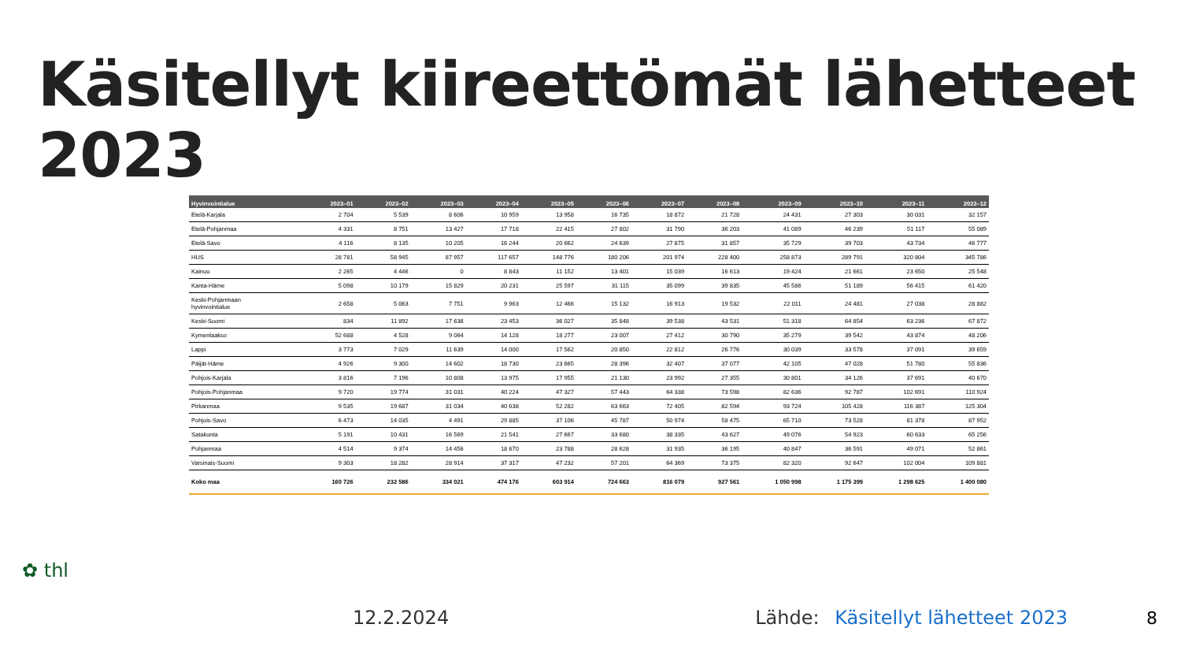Käsitellyt kiireettömät lähetteet 2023
| Hyvinvointialue | 2023–01 | 2023–02 | 2023–03 | 2023–04 | 2023–05 | 2023–06 | 2023–07 | 2023–08 | 2023–09 | 2023–10 | 2023–11 | 2023–12 |
| --- | --- | --- | --- | --- | --- | --- | --- | --- | --- | --- | --- | --- |
| Etelä-Karjala | 2 704 | 5 539 | 8 606 | 10 959 | 13 958 | 16 735 | 18 872 | 21 728 | 24 431 | 27 303 | 30 031 | 32 157 |
| Etelä-Pohjanmaa | 4 331 | 8 751 | 13 427 | 17 718 | 22 415 | 27 802 | 31 790 | 36 203 | 41 089 | 46 239 | 51 117 | 55 089 |
| Etelä-Savo | 4 116 | 8 135 | 10 205 | 16 244 | 20 662 | 24 639 | 27 875 | 31 857 | 35 729 | 39 703 | 43 734 | 46 777 |
| HUS | 28 781 | 58 945 | 87 957 | 117 657 | 148 776 | 180 206 | 201 974 | 228 400 | 258 873 | 289 791 | 320 804 | 345 786 |
| Kainuu | 2 265 | 4 446 | 0 | 8 843 | 11 152 | 13 401 | 15 039 | 16 613 | 19 424 | 21 661 | 23 650 | 25 548 |
| Kanta-Häme | 5 098 | 10 179 | 15 829 | 20 231 | 25 597 | 31 115 | 35 099 | 39 835 | 45 586 | 51 189 | 56 415 | 61 420 |
| Keski-Pohjanmaan hyvinvointialue | 2 658 | 5 063 | 7 751 | 9 963 | 12 466 | 15 132 | 16 913 | 19 532 | 22 011 | 24 481 | 27 038 | 28 882 |
| Keski-Suomi | 834 | 11 892 | 17 638 | 23 453 | 36 027 | 35 848 | 39 538 | 43 531 | 51 318 | 64 854 | 63 236 | 67 872 |
| Kymenlaakso | 52 688 | 4 528 | 9 064 | 14 128 | 18 277 | 23 007 | 27 412 | 30 790 | 35 279 | 39 542 | 43 874 | 48 206 |
| Lappi | 3 773 | 7 029 | 11 639 | 14 000 | 17 562 | 20 850 | 22 812 | 26 776 | 30 039 | 33 578 | 37 091 | 39 659 |
| Päijät-Häme | 4 926 | 9 300 | 14 602 | 18 730 | 23 665 | 28 396 | 32 407 | 37 077 | 42 105 | 47 028 | 51 780 | 55 836 |
| Pohjois-Karjala | 3 816 | 7 196 | 10 808 | 13 975 | 17 955 | 21 130 | 23 992 | 27 355 | 30 801 | 34 126 | 37 691 | 40 670 |
| Pohjois-Pohjanmaa | 9 720 | 19 774 | 31 031 | 40 224 | 47 327 | 57 443 | 64 338 | 73 598 | 82 636 | 92 787 | 102 691 | 110 924 |
| Pirkanmaa | 9 535 | 19 687 | 31 034 | 40 638 | 52 282 | 63 663 | 72 405 | 82 594 | 93 724 | 105 428 | 116 387 | 125 304 |
| Pohjois-Savo | 6 473 | 14 035 | 4 491 | 29 885 | 37 106 | 45 787 | 50 974 | 58 475 | 65 710 | 73 528 | 81 378 | 87 952 |
| Satakunta | 5 191 | 10 431 | 16 569 | 21 541 | 27 667 | 33 680 | 38 335 | 43 627 | 49 076 | 54 923 | 60 633 | 65 256 |
| Pohjanmaa | 4 514 | 9 374 | 14 456 | 18 670 | 23 788 | 28 628 | 31 935 | 36 195 | 40 847 | 36 591 | 49 071 | 52 861 |
| Varsinais-Suomi | 9 303 | 18 282 | 28 914 | 37 317 | 47 232 | 57 201 | 64 369 | 73 375 | 82 320 | 92 647 | 102 004 | 109 881 |
| Koko maa | 160 726 | 232 586 | 334 021 | 474 176 | 603 914 | 724 663 | 816 079 | 927 561 | 1 050 998 | 1 175 399 | 1 298 625 | 1 400 080 |
✿ thl
12.2.2024 Lähde: Käsitellyt lähetteet 2023 8